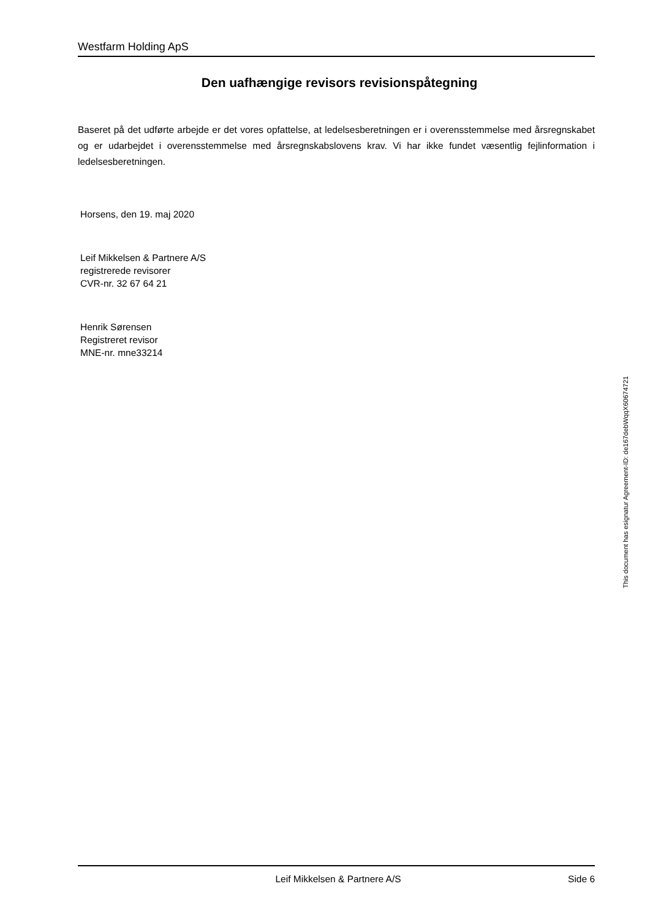Westfarm Holding ApS
Den uafhængige revisors revisionspåtegning
Baseret på det udførte arbejde er det vores opfattelse, at ledelsesberetningen er i overensstemmelse med årsregnskabet og er udarbejdet i overensstemmelse med årsregnskabslovens krav. Vi har ikke fundet væsentlig fejlinformation i ledelsesberetningen.
Horsens, den 19. maj 2020
Leif Mikkelsen & Partnere A/S
registrerede revisorer
CVR-nr. 32 67 64 21
Henrik Sørensen
Registreret revisor
MNE-nr. mne33214
This document has esignatur Agreement-ID: de167debWqqX60674721
Leif Mikkelsen & Partnere A/S Side 6